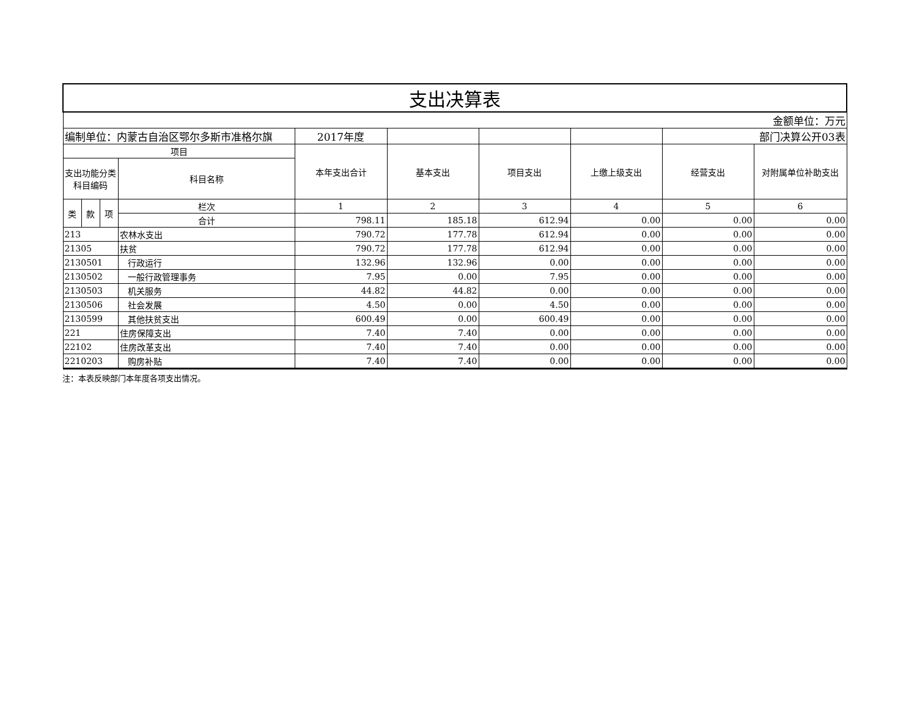| 支出决算表 | | | | | | | | | |
| 金额单位：万元 | | | | | | | | | |
| 编制单位：内蒙古自治区鄂尔多斯市准格尔旗 | | | | 2017年度 | | | | 部门决算公开03表 | |
| 项目 | | | | 本年支出合计 | 基本支出 | 项目支出 | 上缴上级支出 | 经营支出 | 对附属单位补助支出 |
| 支出功能分类科目编码 | | | 科目名称 | | | | | | |
| 类 | 款 | 项 | 栏次 | 1 | 2 | 3 | 4 | 5 | 6 |
| | | | 合计 | 798.11 | 185.18 | 612.94 | 0.00 | 0.00 | 0.00 |
| 213 | | | 农林水支出 | 790.72 | 177.78 | 612.94 | 0.00 | 0.00 | 0.00 |
| 21305 | | | 扶贫 | 790.72 | 177.78 | 612.94 | 0.00 | 0.00 | 0.00 |
| 2130501 | | | 行政运行 | 132.96 | 132.96 | 0.00 | 0.00 | 0.00 | 0.00 |
| 2130502 | | | 一般行政管理事务 | 7.95 | 0.00 | 7.95 | 0.00 | 0.00 | 0.00 |
| 2130503 | | | 机关服务 | 44.82 | 44.82 | 0.00 | 0.00 | 0.00 | 0.00 |
| 2130506 | | | 社会发展 | 4.50 | 0.00 | 4.50 | 0.00 | 0.00 | 0.00 |
| 2130599 | | | 其他扶贫支出 | 600.49 | 0.00 | 600.49 | 0.00 | 0.00 | 0.00 |
| 221 | | | 住房保障支出 | 7.40 | 7.40 | 0.00 | 0.00 | 0.00 | 0.00 |
| 22102 | | | 住房改革支出 | 7.40 | 7.40 | 0.00 | 0.00 | 0.00 | 0.00 |
| 2210203 | | | 购房补贴 | 7.40 | 7.40 | 0.00 | 0.00 | 0.00 | 0.00 |
注：本表反映部门本年度各项支出情况。